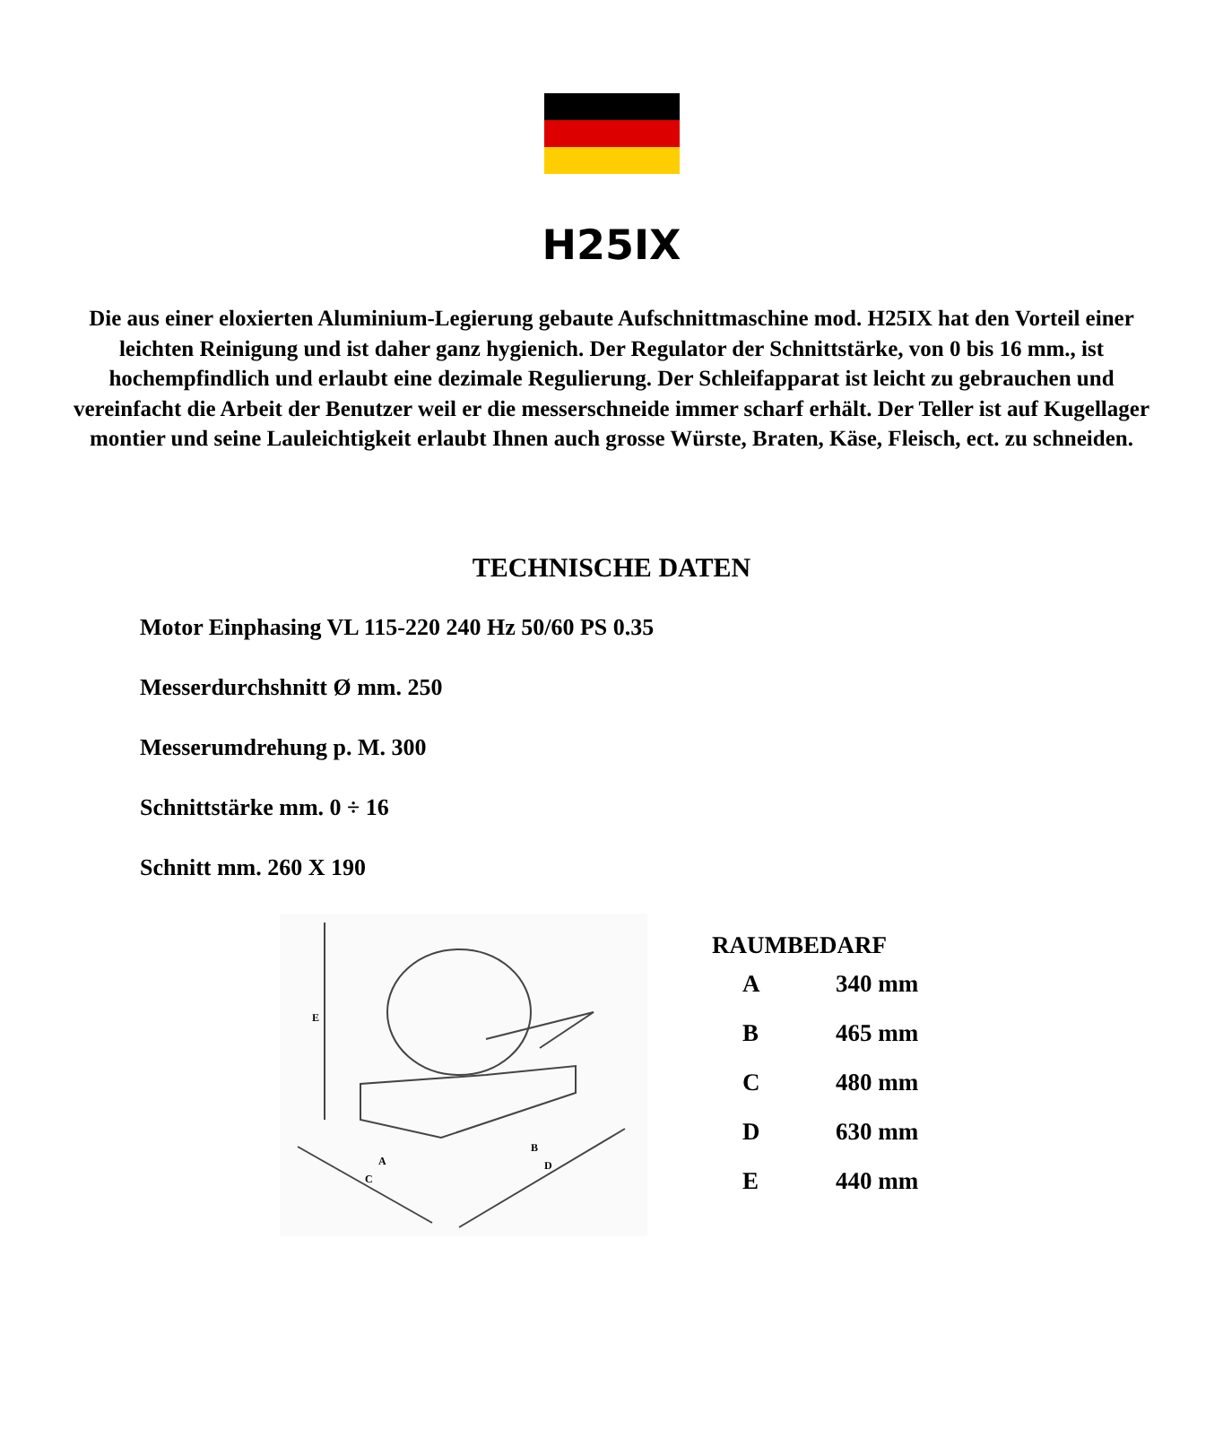H25IX
Die aus einer eloxierten Aluminium-Legierung gebaute Aufschnittmaschine mod. H25IX hat den Vorteil einer leichten Reinigung und ist daher ganz hygienich. Der Regulator der Schnittstärke, von 0 bis 16 mm., ist hochempfindlich und erlaubt eine dezimale Regulierung. Der Schleifapparat ist leicht zu gebrauchen und vereinfacht die Arbeit der Benutzer weil er die messerschneide immer scharf erhält. Der Teller ist auf Kugellager montier und seine Lauleichtigkeit erlaubt Ihnen auch grosse Würste, Braten, Käse, Fleisch, ect. zu schneiden.
TECHNISCHE DATEN
Motor Einphasing VL 115-220 240 Hz 50/60 PS 0.35
Messerdurchshnitt Ø mm. 250
Messerumdrehung p. M. 300
Schnittstärke mm. 0 ÷ 16
Schnitt mm. 260 X 190
E
A
C
B
D
RAUMBEDARF
| A | 340 mm |
| B | 465 mm |
| C | 480 mm |
| D | 630 mm |
| E | 440 mm |